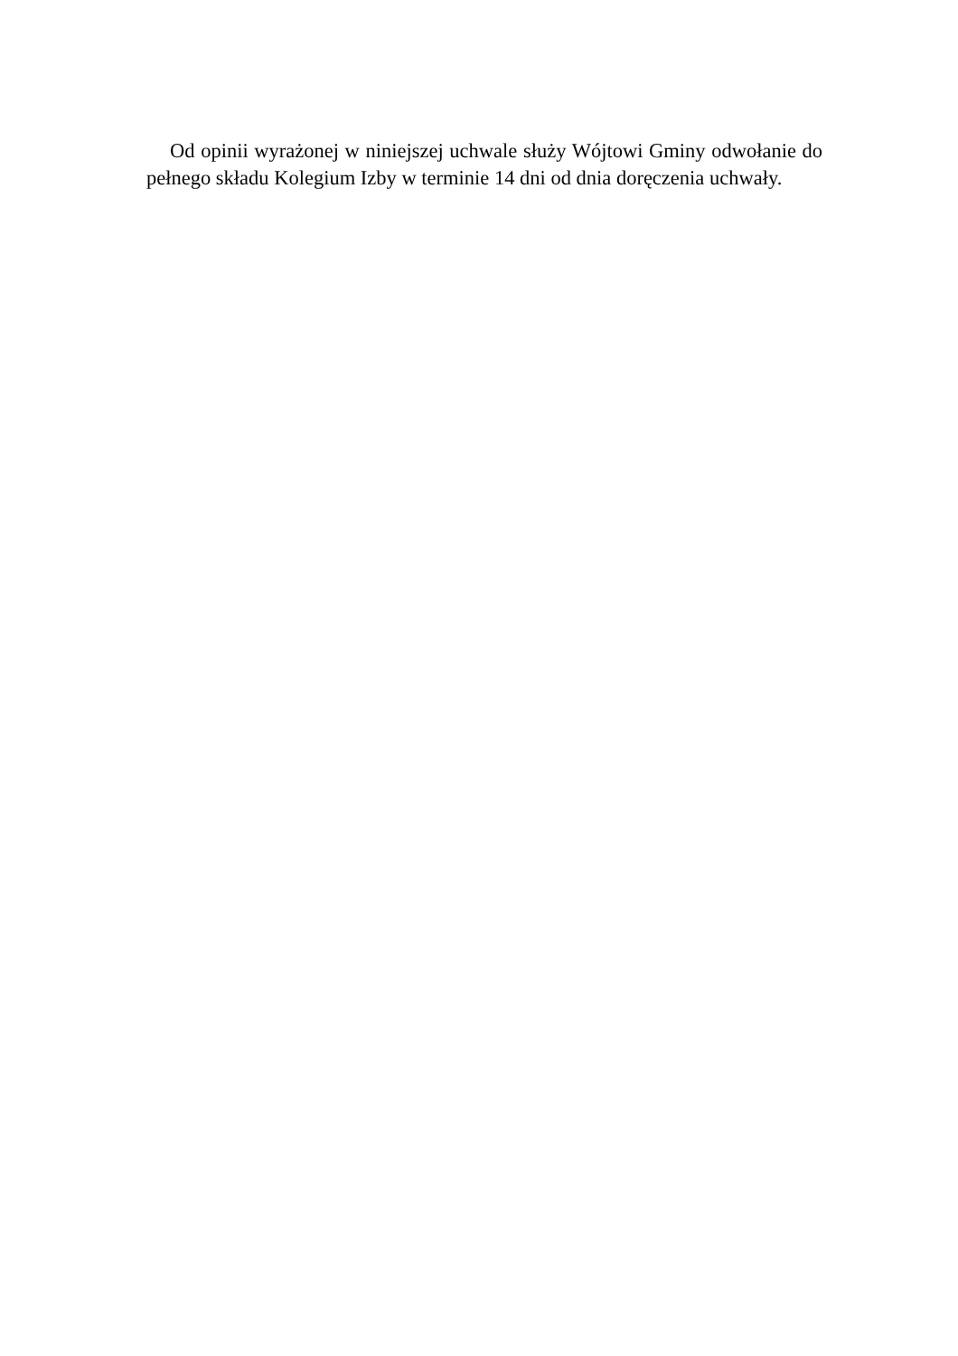Od opinii wyrażonej w niniejszej uchwale służy Wójtowi Gminy odwołanie do pełnego składu Kolegium Izby w terminie 14 dni od dnia doręczenia uchwały.